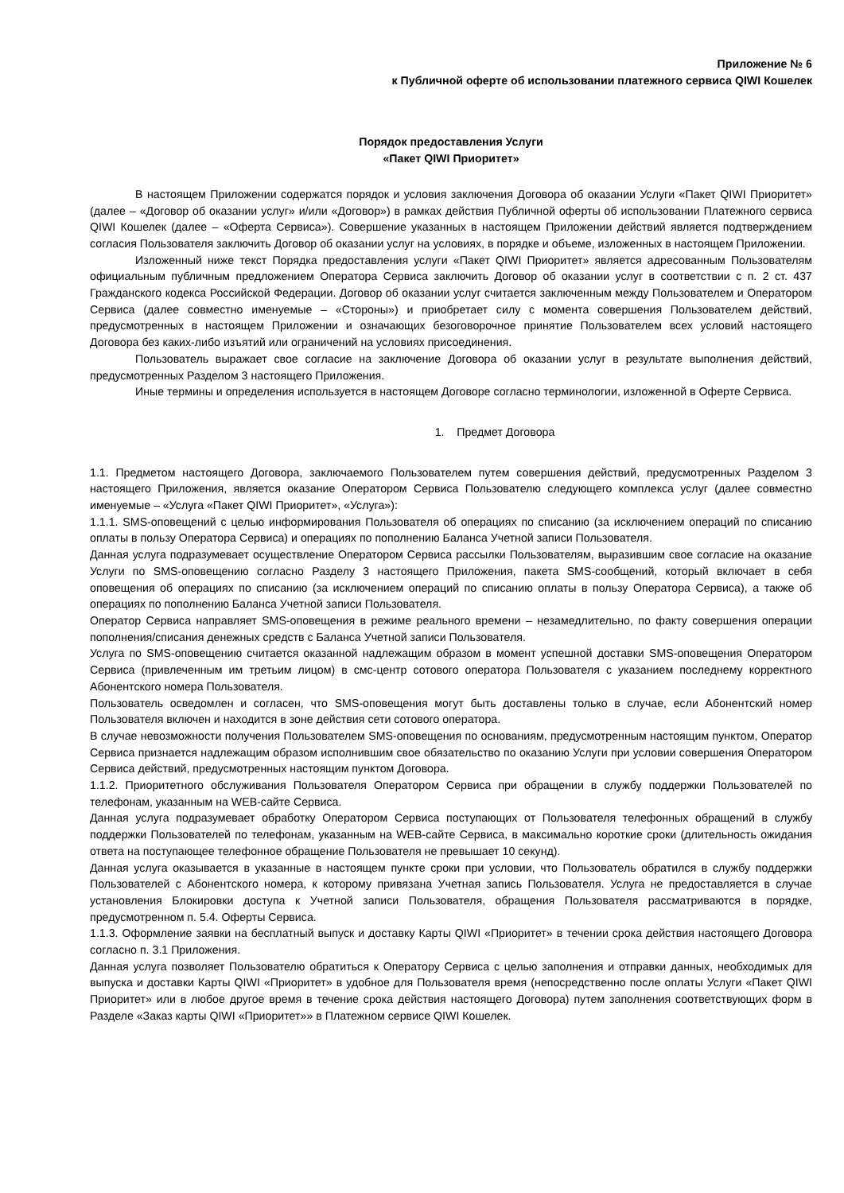Приложение № 6
к Публичной оферте об использовании платежного сервиса QIWI Кошелек
Порядок предоставления Услуги
«Пакет QIWI Приоритет»
В настоящем Приложении содержатся порядок и условия заключения Договора об оказании Услуги «Пакет QIWI Приоритет» (далее – «Договор об оказании услуг» и/или «Договор») в рамках действия Публичной оферты об использовании Платежного сервиса QIWI Кошелек (далее – «Оферта Сервиса»). Совершение указанных в настоящем Приложении действий является подтверждением согласия Пользователя заключить Договор об оказании услуг на условиях, в порядке и объеме, изложенных в настоящем Приложении.
Изложенный ниже текст Порядка предоставления услуги «Пакет QIWI Приоритет» является адресованным Пользователям официальным публичным предложением Оператора Сервиса заключить Договор об оказании услуг в соответствии с п. 2 ст. 437 Гражданского кодекса Российской Федерации. Договор об оказании услуг считается заключенным между Пользователем и Оператором Сервиса (далее совместно именуемые – «Стороны») и приобретает силу с момента совершения Пользователем действий, предусмотренных в настоящем Приложении и означающих безоговорочное принятие Пользователем всех условий настоящего Договора без каких-либо изъятий или ограничений на условиях присоединения.
Пользователь выражает свое согласие на заключение Договора об оказании услуг в результате выполнения действий, предусмотренных Разделом 3 настоящего Приложения.
Иные термины и определения используется в настоящем Договоре согласно терминологии, изложенной в Оферте Сервиса.
1. Предмет Договора
1.1. Предметом настоящего Договора, заключаемого Пользователем путем совершения действий, предусмотренных Разделом 3 настоящего Приложения, является оказание Оператором Сервиса Пользователю следующего комплекса услуг (далее совместно именуемые – «Услуга «Пакет QIWI Приоритет», «Услуга»):
1.1.1. SMS-оповещений с целью информирования Пользователя об операциях по списанию (за исключением операций по списанию оплаты в пользу Оператора Сервиса) и операциях по пополнению Баланса Учетной записи Пользователя.
Данная услуга подразумевает осуществление Оператором Сервиса рассылки Пользователям, выразившим свое согласие на оказание Услуги по SMS-оповещению согласно Разделу 3 настоящего Приложения, пакета SMS-сообщений, который включает в себя оповещения об операциях по списанию (за исключением операций по списанию оплаты в пользу Оператора Сервиса), а также об операциях по пополнению Баланса Учетной записи Пользователя.
Оператор Сервиса направляет SMS-оповещения в режиме реального времени – незамедлительно, по факту совершения операции пополнения/списания денежных средств с Баланса Учетной записи Пользователя.
Услуга по SMS-оповещению считается оказанной надлежащим образом в момент успешной доставки SMS-оповещения Оператором Сервиса (привлеченным им третьим лицом) в смс-центр сотового оператора Пользователя с указанием последнему корректного Абонентского номера Пользователя.
Пользователь осведомлен и согласен, что SMS-оповещения могут быть доставлены только в случае, если Абонентский номер Пользователя включен и находится в зоне действия сети сотового оператора.
В случае невозможности получения Пользователем SMS-оповещения по основаниям, предусмотренным настоящим пунктом, Оператор Сервиса признается надлежащим образом исполнившим свое обязательство по оказанию Услуги при условии совершения Оператором Сервиса действий, предусмотренных настоящим пунктом Договора.
1.1.2. Приоритетного обслуживания Пользователя Оператором Сервиса при обращении в службу поддержки Пользователей по телефонам, указанным на WEB-сайте Сервиса.
Данная услуга подразумевает обработку Оператором Сервиса поступающих от Пользователя телефонных обращений в службу поддержки Пользователей по телефонам, указанным на WEB-сайте Сервиса, в максимально короткие сроки (длительность ожидания ответа на поступающее телефонное обращение Пользователя не превышает 10 секунд).
Данная услуга оказывается в указанные в настоящем пункте сроки при условии, что Пользователь обратился в службу поддержки Пользователей с Абонентского номера, к которому привязана Учетная запись Пользователя. Услуга не предоставляется в случае установления Блокировки доступа к Учетной записи Пользователя, обращения Пользователя рассматриваются в порядке, предусмотренном п. 5.4. Оферты Сервиса.
1.1.3. Оформление заявки на бесплатный выпуск и доставку Карты QIWI «Приоритет» в течении срока действия настоящего Договора согласно п. 3.1 Приложения.
Данная услуга позволяет Пользователю обратиться к Оператору Сервиса с целью заполнения и отправки данных, необходимых для выпуска и доставки Карты QIWI «Приоритет» в удобное для Пользователя время (непосредственно после оплаты Услуги «Пакет QIWI Приоритет» или в любое другое время в течение срока действия настоящего Договора) путем заполнения соответствующих форм в Разделе «Заказ карты QIWI «Приоритет»» в Платежном сервисе QIWI Кошелек.